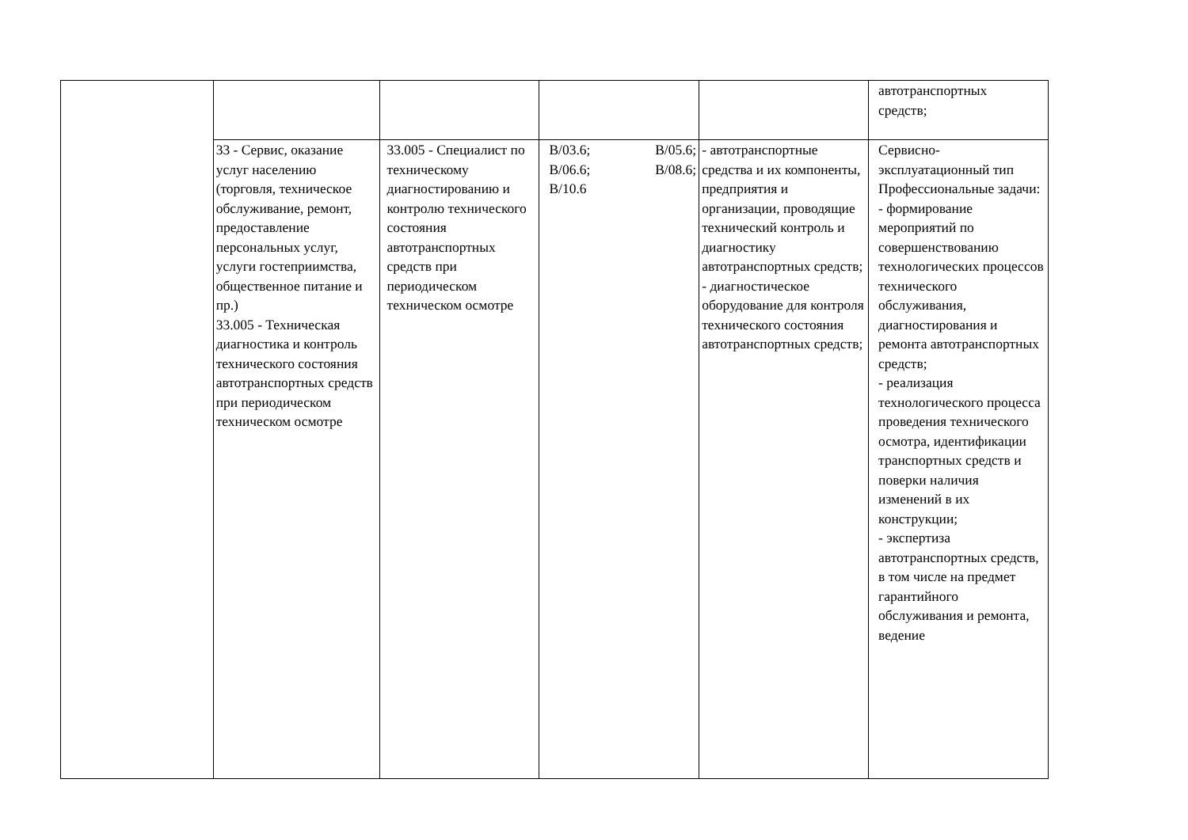| | | | | | автотранспортных средств; |
| | 33 - Сервис, оказание услуг населению (торговля, техническое обслуживание, ремонт, предоставление персональных услуг, услуги гостеприимства, общественное питание и пр.) 33.005 - Техническая диагностика и контроль технического состояния автотранспортных средств при периодическом техническом осмотре | 33.005 - Специалист по техническому диагностированию и контролю технического состояния автотранспортных средств при периодическом техническом осмотре | В/03.6; В/05.6; В/06.6; В/08.6; В/10.6 | - автотранспортные средства и их компоненты, предприятия и организации, проводящие технический контроль и диагностику автотранспортных средств; - диагностическое оборудование для контроля технического состояния автотранспортных средств; | Сервисно-эксплуатационный тип Профессиональные задачи: - формирование мероприятий по совершенствованию технологических процессов технического обслуживания, диагностирования и ремонта автотранспортных средств; - реализация технологического процесса проведения технического осмотра, идентификации транспортных средств и поверки наличия изменений в их конструкции; - экспертиза автотранспортных средств, в том числе на предмет гарантийного обслуживания и ремонта, ведение |